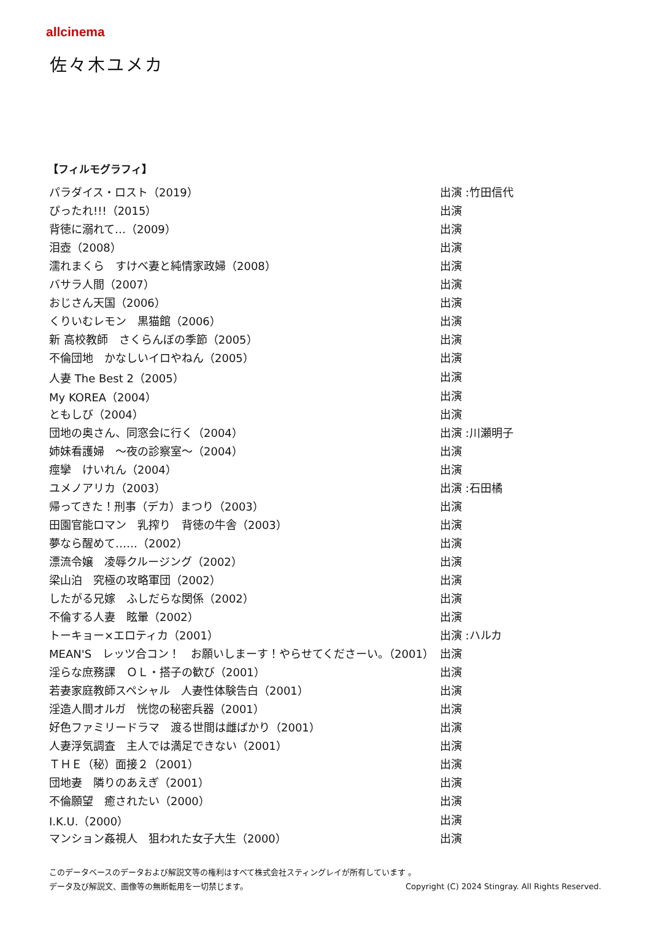allcinema
佐々木ユメカ
【フィルモグラフィ】
| パラダイス・ロスト（2019） | 出演 :竹田信代 |
| ぴったれ!!!（2015） | 出演 |
| 背徳に溺れて…（2009） | 出演 |
| 泪壺（2008） | 出演 |
| 濡れまくら すけべ妻と純情家政婦（2008） | 出演 |
| バサラ人間（2007） | 出演 |
| おじさん天国（2006） | 出演 |
| くりいむレモン 黒猫館（2006） | 出演 |
| 新 高校教師 さくらんぼの季節（2005） | 出演 |
| 不倫団地 かなしいイロやねん（2005） | 出演 |
| 人妻 The Best 2（2005） | 出演 |
| My KOREA（2004） | 出演 |
| ともしび（2004） | 出演 |
| 団地の奥さん、同窓会に行く（2004） | 出演 :川瀬明子 |
| 姉妹看護婦 ～夜の診察室～（2004） | 出演 |
| 痙攣 けいれん（2004） | 出演 |
| ユメノアリカ（2003） | 出演 :石田橘 |
| 帰ってきた！刑事（デカ）まつり（2003） | 出演 |
| 田園官能ロマン 乳搾り 背徳の牛舎（2003） | 出演 |
| 夢なら醒めて……（2002） | 出演 |
| 漂流令嬢 凌辱クルージング（2002） | 出演 |
| 梁山泊 究極の攻略軍団（2002） | 出演 |
| したがる兄嫁 ふしだらな関係（2002） | 出演 |
| 不倫する人妻 眩暈（2002） | 出演 |
| トーキョー×エロティカ（2001） | 出演 :ハルカ |
| MEAN'S レッツ合コン！ お願いしまーす！やらせてくださーい。（2001） | 出演 |
| 淫らな庶務課 ＯＬ・搭子の歓び（2001） | 出演 |
| 若妻家庭教師スペシャル 人妻性体験告白（2001） | 出演 |
| 淫造人間オルガ 恍惚の秘密兵器（2001） | 出演 |
| 好色ファミリードラマ 渡る世間は雌ばかり（2001） | 出演 |
| 人妻浮気調査 主人では満足できない（2001） | 出演 |
| ＴＨＥ（秘）面接２（2001） | 出演 |
| 団地妻 隣りのあえぎ（2001） | 出演 |
| 不倫願望 癒されたい（2000） | 出演 |
| I.K.U.（2000） | 出演 |
| マンション姦視人 狙われた女子大生（2000） | 出演 |
このデータベースのデータおよび解説文等の権利はすべて株式会社スティングレイが所有しています 。
データ及び解説文、画像等の無断転用を一切禁じます。 Copyright (C) 2024 Stingray. All Rights Reserved.